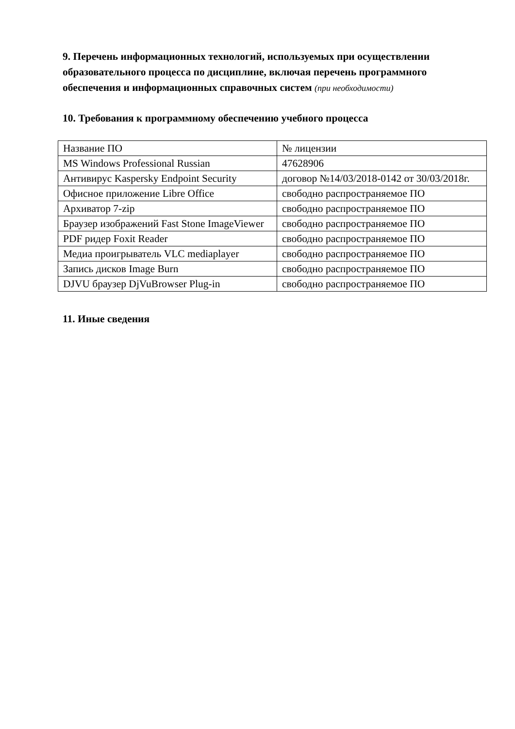9. Перечень информационных технологий, используемых при осуществлении образовательного процесса по дисциплине, включая перечень программного обеспечения и информационных справочных систем (при необходимости)
10. Требования к программному обеспечению учебного процесса
| Название ПО | № лицензии |
| MS Windows Professional Russian | 47628906 |
| Антивирус Kaspersky Endpoint Security | договор №14/03/2018-0142 от 30/03/2018г. |
| Офисное приложение Libre Office | свободно распространяемое ПО |
| Архиватор 7-zip | свободно распространяемое ПО |
| Браузер изображений Fast Stone ImageViewer | свободно распространяемое ПО |
| PDF ридер Foxit Reader | свободно распространяемое ПО |
| Медиа проигрыватель VLC mediaplayer | свободно распространяемое ПО |
| Запись дисков Image Burn | свободно распространяемое ПО |
| DJVU браузер DjVuBrowser Plug-in | свободно распространяемое ПО |
11. Иные сведения